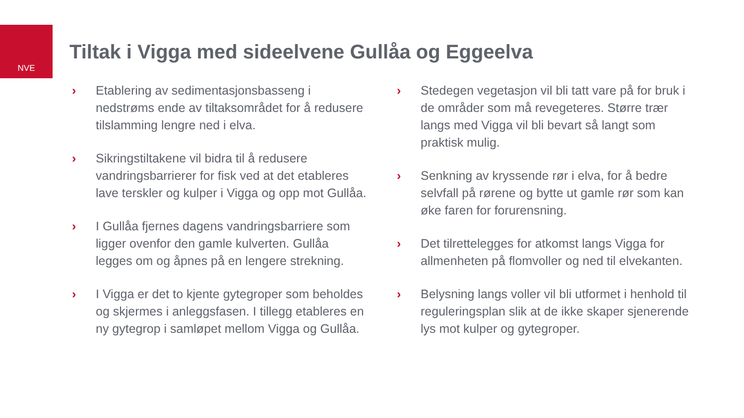NVE
Tiltak i Vigga med sideelvene Gullåa og Eggeelva
› Etablering av sedimentasjonsbasseng i nedstrøms ende av tiltaksområdet for å redusere tilslamming lengre ned i elva.
› Sikringstiltakene vil bidra til å redusere vandringsbarrierer for fisk ved at det etableres lave terskler og kulper i Vigga og opp mot Gullåa.
› I Gullåa fjernes dagens vandringsbarriere som ligger ovenfor den gamle kulverten. Gullåa legges om og åpnes på en lengere strekning.
› I Vigga er det to kjente gytegroper som beholdes og skjermes i anleggsfasen. I tillegg etableres en ny gytegrop i samløpet mellom Vigga og Gullåa.
› Stedegen vegetasjon vil bli tatt vare på for bruk i de områder som må revegeteres. Større trær langs med Vigga vil bli bevart så langt som praktisk mulig.
› Senkning av kryssende rør i elva, for å bedre selvfall på rørene og bytte ut gamle rør som kan øke faren for forurensning.
› Det tilrettelegges for atkomst langs Vigga for allmenheten på flomvoller og ned til elvekanten.
› Belysning langs voller vil bli utformet i henhold til reguleringsplan slik at de ikke skaper sjenerende lys mot kulper og gytegroper.